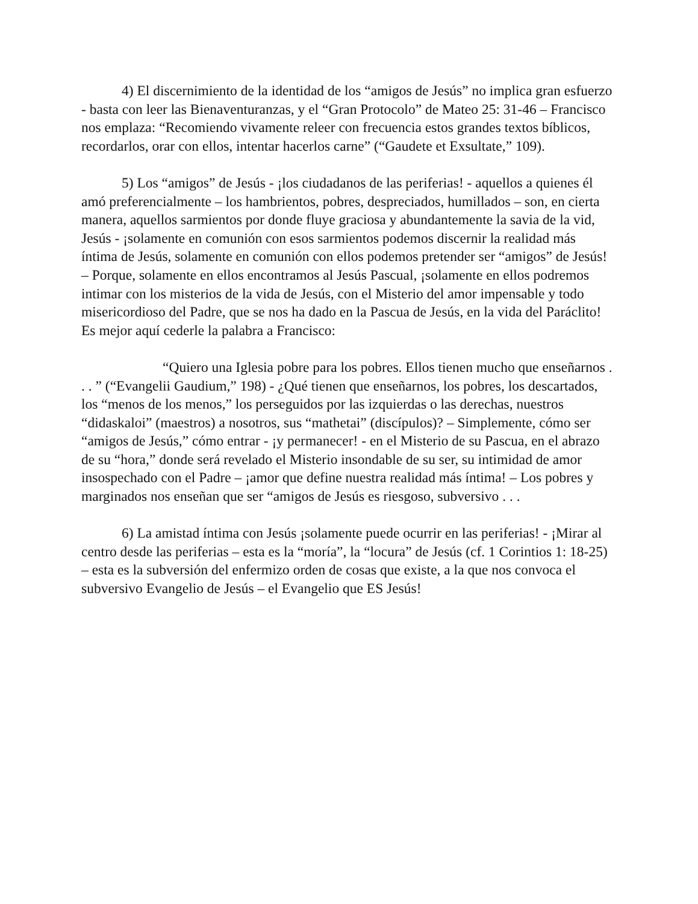4) El discernimiento de la identidad de los “amigos de Jesús” no implica gran esfuerzo - basta con leer las Bienaventuranzas, y el “Gran Protocolo” de Mateo 25: 31-46 – Francisco nos emplaza: “Recomiendo vivamente releer con frecuencia estos grandes textos bíblicos, recordarlos, orar con ellos, intentar hacerlos carne” (“Gaudete et Exsultate,” 109).
5) Los “amigos” de Jesús - ¡los ciudadanos de las periferias! - aquellos a quienes él amó preferencialmente – los hambrientos, pobres, despreciados, humillados – son, en cierta manera, aquellos sarmientos por donde fluye graciosa y abundantemente la savia de la vid, Jesús - ¡solamente en comunión con esos sarmientos podemos discernir la realidad más íntima de Jesús, solamente en comunión con ellos podemos pretender ser “amigos” de Jesús! – Porque, solamente en ellos encontramos al Jesús Pascual, ¡solamente en ellos podremos intimar con los misterios de la vida de Jesús, con el Misterio del amor impensable y todo misericordioso del Padre, que se nos ha dado en la Pascua de Jesús, en la vida del Paráclito! Es mejor aquí cederle la palabra a Francisco:
“Quiero una Iglesia pobre para los pobres. Ellos tienen mucho que enseñarnos . . . ” (“Evangelii Gaudium,” 198) - ¿Qué tienen que enseñarnos, los pobres, los descartados, los “menos de los menos,” los perseguidos por las izquierdas o las derechas, nuestros “didaskaloi” (maestros) a nosotros, sus “mathetai” (discípulos)? – Simplemente, cómo ser “amigos de Jesús,” cómo entrar - ¡y permanecer! - en el Misterio de su Pascua, en el abrazo de su “hora,” donde será revelado el Misterio insondable de su ser, su intimidad de amor insospechado con el Padre – ¡amor que define nuestra realidad más íntima! – Los pobres y marginados nos enseñan que ser “amigos de Jesús es riesgoso, subversivo . . .
6) La amistad íntima con Jesús ¡solamente puede ocurrir en las periferias! - ¡Mirar al centro desde las periferias – esta es la “moría”, la “locura” de Jesús (cf. 1 Corintios 1: 18-25) – esta es la subversión del enfermizo orden de cosas que existe, a la que nos convoca el subversivo Evangelio de Jesús – el Evangelio que ES Jesús!